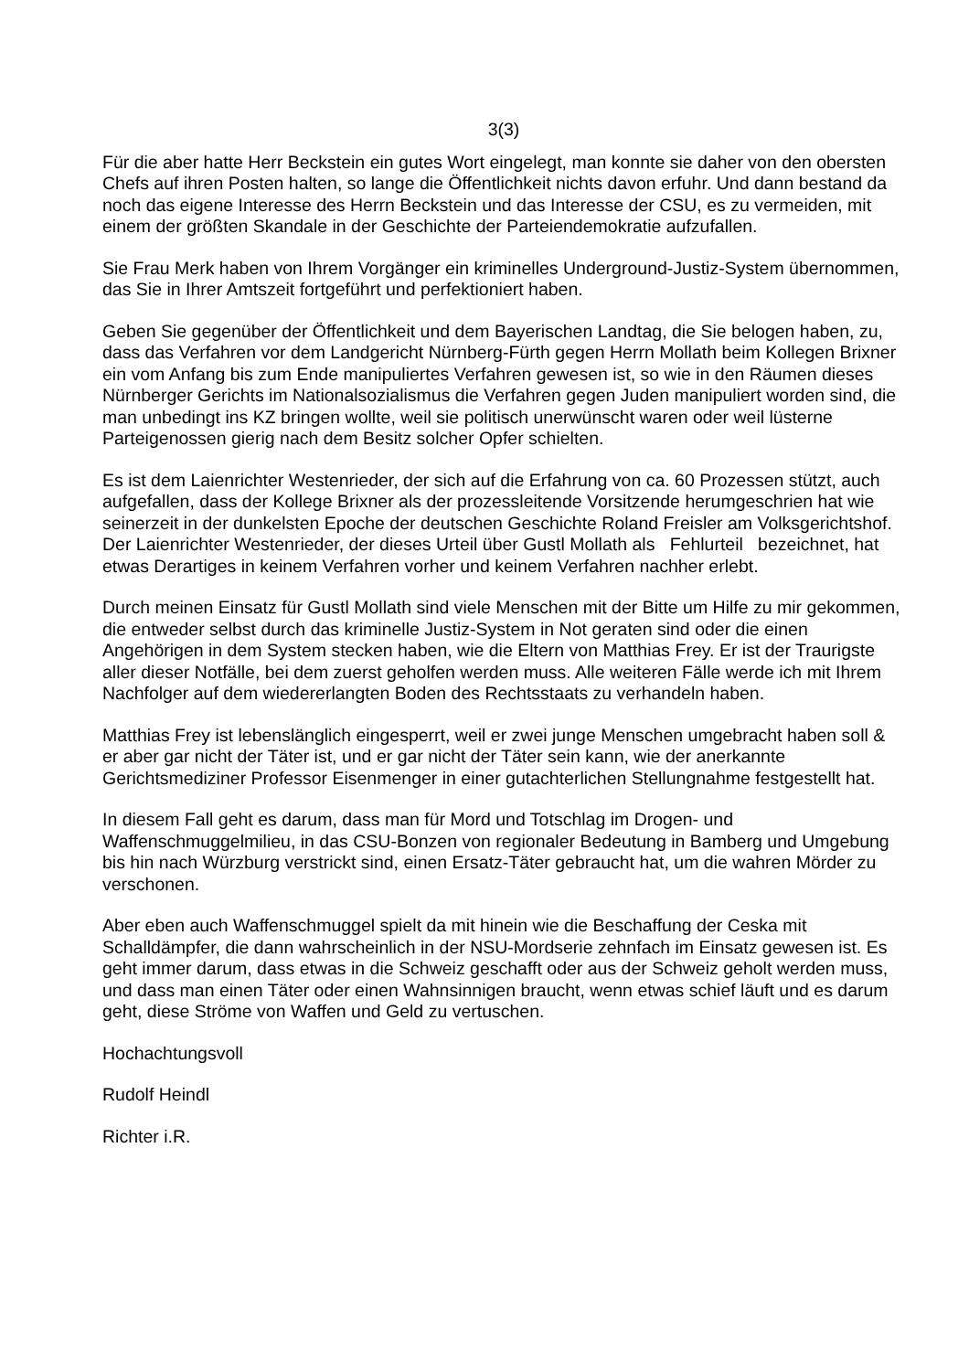3(3)
Für die aber hatte Herr Beckstein ein gutes Wort eingelegt, man konnte sie daher von den obersten Chefs auf ihren Posten halten, so lange die Öffentlichkeit nichts davon erfuhr. Und dann bestand da noch das eigene Interesse des Herrn Beckstein und das Interesse der CSU, es zu vermeiden, mit einem der größten Skandale in der Geschichte der Parteiendemokratie aufzufallen.
Sie Frau Merk haben von Ihrem Vorgänger ein kriminelles Underground-Justiz-System übernommen, das Sie in Ihrer Amtszeit fortgeführt und perfektioniert haben.
Geben Sie gegenüber der Öffentlichkeit und dem Bayerischen Landtag, die Sie belogen haben, zu, dass das Verfahren vor dem Landgericht Nürnberg-Fürth gegen Herrn Mollath beim Kollegen Brixner ein vom Anfang bis zum Ende manipuliertes Verfahren gewesen ist, so wie in den Räumen dieses Nürnberger Gerichts im Nationalsozialismus die Verfahren gegen Juden manipuliert worden sind, die man unbedingt ins KZ bringen wollte, weil sie politisch unerwünscht waren oder weil lüsterne Parteigenossen gierig nach dem Besitz solcher Opfer schielten.
Es ist dem Laienrichter Westenrieder, der sich auf die Erfahrung von ca. 60 Prozessen stützt, auch aufgefallen, dass der Kollege Brixner als der prozessleitende Vorsitzende herumgeschrien hat wie seinerzeit in der dunkelsten Epoche der deutschen Geschichte Roland Freisler am Volksgerichtshof. Der Laienrichter Westenrieder, der dieses Urteil über Gustl Mollath als Fehlurteil bezeichnet, hat etwas Derartiges in keinem Verfahren vorher und keinem Verfahren nachher erlebt.
Durch meinen Einsatz für Gustl Mollath sind viele Menschen mit der Bitte um Hilfe zu mir gekommen, die entweder selbst durch das kriminelle Justiz-System in Not geraten sind oder die einen Angehörigen in dem System stecken haben, wie die Eltern von Matthias Frey. Er ist der Traurigste aller dieser Notfälle, bei dem zuerst geholfen werden muss. Alle weiteren Fälle werde ich mit Ihrem Nachfolger auf dem wiedererlangten Boden des Rechtsstaats zu verhandeln haben.
Matthias Frey ist lebenslänglich eingesperrt, weil er zwei junge Menschen umgebracht haben soll & er aber gar nicht der Täter ist, und er gar nicht der Täter sein kann, wie der anerkannte Gerichtsmediziner Professor Eisenmenger in einer gutachterlichen Stellungnahme festgestellt hat.
In diesem Fall geht es darum, dass man für Mord und Totschlag im Drogen- und Waffenschmuggelmilieu, in das CSU-Bonzen von regionaler Bedeutung in Bamberg und Umgebung bis hin nach Würzburg verstrickt sind, einen Ersatz-Täter gebraucht hat, um die wahren Mörder zu verschonen.
Aber eben auch Waffenschmuggel spielt da mit hinein wie die Beschaffung der Ceska mit Schalldämpfer, die dann wahrscheinlich in der NSU-Mordserie zehnfach im Einsatz gewesen ist. Es geht immer darum, dass etwas in die Schweiz geschafft oder aus der Schweiz geholt werden muss, und dass man einen Täter oder einen Wahnsinnigen braucht, wenn etwas schief läuft und es darum geht, diese Ströme von Waffen und Geld zu vertuschen.
Hochachtungsvoll
Rudolf Heindl
Richter i.R.